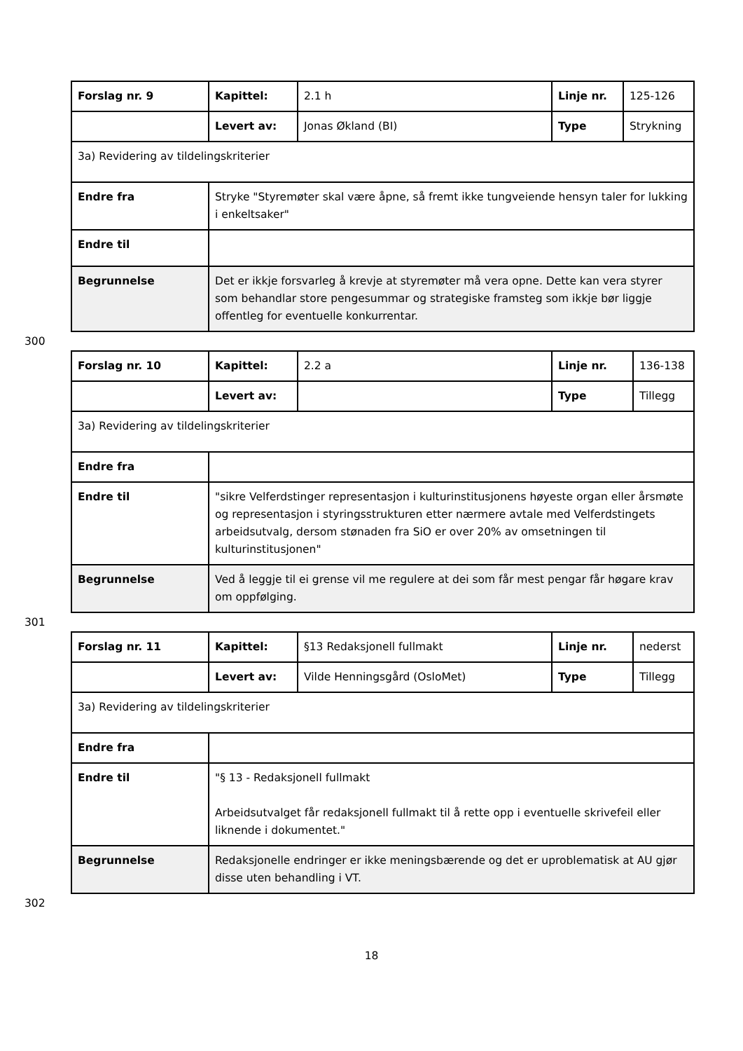| Forslag nr. 9 | Kapittel: | 2.1 h | Linje nr. | 125-126 |
| | Levert av: | Jonas Økland (BI) | Type | Strykning |
| 3a) Revidering av tildelingskriterier | | | | |
| Endre fra | Stryke "Styremøter skal være åpne, så fremt ikke tungveiende hensyn taler for lukking i enkeltsaker" | | | |
| Endre til | | | | |
| Begrunnelse | Det er ikkje forsvarleg å krevje at styremøter må vera opne. Dette kan vera styrer som behandlar store pengesummar og strategiske framsteg som ikkje bør liggje offentleg for eventuelle konkurrentar. | | | |
300
| Forslag nr. 10 | Kapittel: | 2.2 a | Linje nr. | 136-138 |
| | Levert av: | | Type | Tillegg |
| 3a) Revidering av tildelingskriterier | | | | |
| Endre fra | | | | |
| Endre til | "sikre Velferdstinger representasjon i kulturinstitusjonens høyeste organ eller årsmøte og representasjon i styringsstrukturen etter nærmere avtale med Velferdstingets arbeidsutvalg, dersom stønaden fra SiO er over 20% av omsetningen til kulturinstitusjonen" | | | |
| Begrunnelse | Ved å leggje til ei grense vil me regulere at dei som får mest pengar får høgare krav om oppfølging. | | | |
301
| Forslag nr. 11 | Kapittel: | §13 Redaksjonell fullmakt | Linje nr. | nederst |
| | Levert av: | Vilde Henningsgård (OsloMet) | Type | Tillegg |
| 3a) Revidering av tildelingskriterier | | | | |
| Endre fra | | | | |
| Endre til | "§ 13 - Redaksjonell fullmakt Arbeidsutvalget får redaksjonell fullmakt til å rette opp i eventuelle skrivefeil eller liknende i dokumentet." | | | |
| Begrunnelse | Redaksjonelle endringer er ikke meningsbærende og det er uproblematisk at AU gjør disse uten behandling i VT. | | | |
302
18